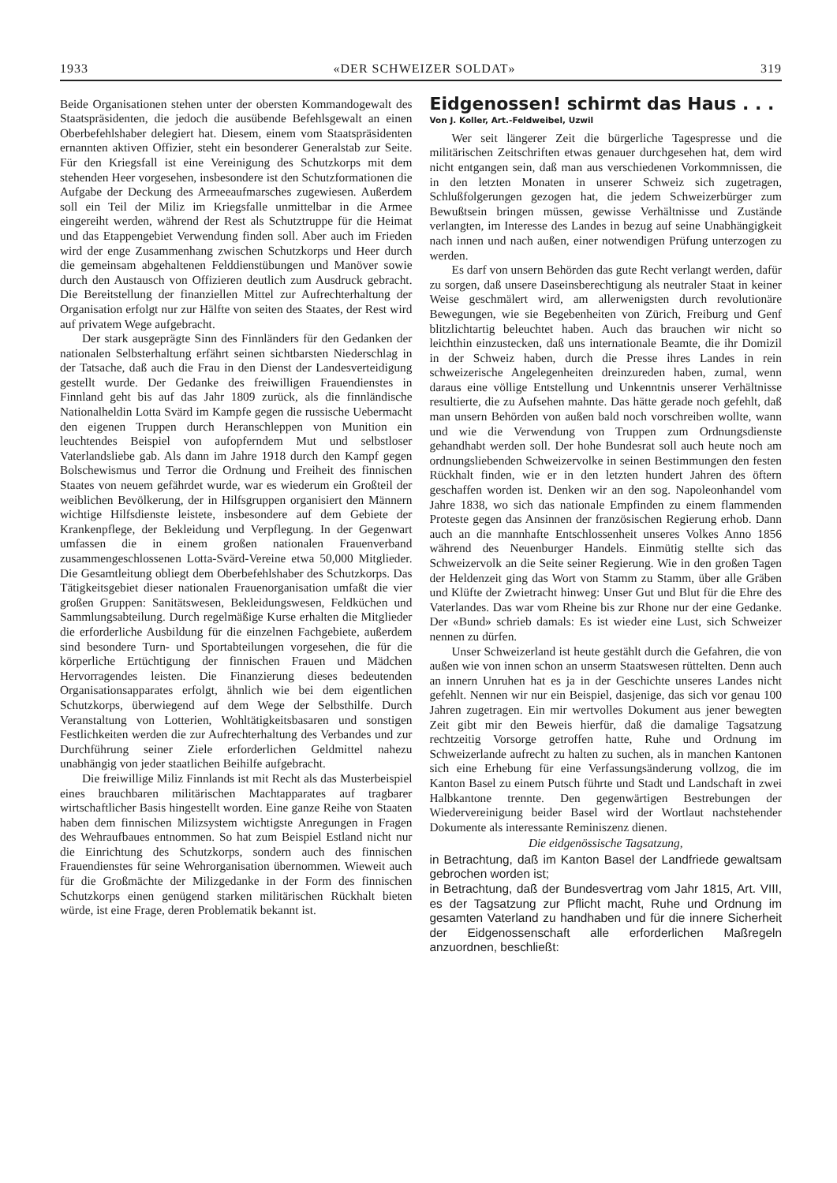1933 «DER SCHWEIZER SOLDAT» 319
Beide Organisationen stehen unter der obersten Kommandogewalt des Staatspräsidenten, die jedoch die ausübende Befehlsgewalt an einen Oberbefehlshaber delegiert hat. Diesem, einem vom Staatspräsidenten ernannten aktiven Offizier, steht ein besonderer Generalstab zur Seite. Für den Kriegsfall ist eine Vereinigung des Schutzkorps mit dem stehenden Heer vorgesehen, insbesondere ist den Schutzformationen die Aufgabe der Deckung des Armeeaufmarsches zugewiesen. Außerdem soll ein Teil der Miliz im Kriegsfalle unmittelbar in die Armee eingereiht werden, während der Rest als Schutztruppe für die Heimat und das Etappengebiet Verwendung finden soll. Aber auch im Frieden wird der enge Zusammenhang zwischen Schutzkorps und Heer durch die gemeinsam abgehaltenen Felddienstübungen und Manöver sowie durch den Austausch von Offizieren deutlich zum Ausdruck gebracht. Die Bereitstellung der finanziellen Mittel zur Aufrechterhaltung der Organisation erfolgt nur zur Hälfte von seiten des Staates, der Rest wird auf privatem Wege aufgebracht.
Der stark ausgeprägte Sinn des Finnländers für den Gedanken der nationalen Selbsterhaltung erfährt seinen sichtbarsten Niederschlag in der Tatsache, daß auch die Frau in den Dienst der Landesverteidigung gestellt wurde. Der Gedanke des freiwilligen Frauendienstes in Finnland geht bis auf das Jahr 1809 zurück, als die finnländische Nationalheldin Lotta Svärd im Kampfe gegen die russische Uebermacht den eigenen Truppen durch Heranschleppen von Munition ein leuchtendes Beispiel von aufopferndem Mut und selbstloser Vaterlandsliebe gab. Als dann im Jahre 1918 durch den Kampf gegen Bolschewismus und Terror die Ordnung und Freiheit des finnischen Staates von neuem gefährdet wurde, war es wiederum ein Großteil der weiblichen Bevölkerung, der in Hilfsgruppen organisiert den Männern wichtige Hilfsdienste leistete, insbesondere auf dem Gebiete der Krankenpflege, der Bekleidung und Verpflegung. In der Gegenwart umfassen die in einem großen nationalen Frauenverband zusammengeschlossenen Lotta-Svärd-Vereine etwa 50,000 Mitglieder. Die Gesamtleitung obliegt dem Oberbefehlshaber des Schutzkorps. Das Tätigkeitsgebiet dieser nationalen Frauenorganisation umfaßt die vier großen Gruppen: Sanitätswesen, Bekleidungswesen, Feldküchen und Sammlungsabteilung. Durch regelmäßige Kurse erhalten die Mitglieder die erforderliche Ausbildung für die einzelnen Fachgebiete, außerdem sind besondere Turn- und Sportabteilungen vorgesehen, die für die körperliche Ertüchtigung der finnischen Frauen und Mädchen Hervorragendes leisten. Die Finanzierung dieses bedeutenden Organisationsapparates erfolgt, ähnlich wie bei dem eigentlichen Schutzkorps, überwiegend auf dem Wege der Selbsthilfe. Durch Veranstaltung von Lotterien, Wohltätigkeitsbasaren und sonstigen Festlichkeiten werden die zur Aufrechterhaltung des Verbandes und zur Durchführung seiner Ziele erforderlichen Geldmittel nahezu unabhängig von jeder staatlichen Beihilfe aufgebracht.
Die freiwillige Miliz Finnlands ist mit Recht als das Musterbeispiel eines brauchbaren militärischen Machtapparates auf tragbarer wirtschaftlicher Basis hingestellt worden. Eine ganze Reihe von Staaten haben dem finnischen Milizsystem wichtigste Anregungen in Fragen des Wehraufbaues entnommen. So hat zum Beispiel Estland nicht nur die Einrichtung des Schutzkorps, sondern auch des finnischen Frauendienstes für seine Wehrorganisation übernommen. Wieweit auch für die Großmächte der Milizgedanke in der Form des finnischen Schutzkorps einen genügend starken militärischen Rückhalt bieten würde, ist eine Frage, deren Problematik bekannt ist.
Eidgenossen! schirmt das Haus . . .
Von J. Koller, Art.-Feldweibel, Uzwil
Wer seit längerer Zeit die bürgerliche Tagespresse und die militärischen Zeitschriften etwas genauer durchgesehen hat, dem wird nicht entgangen sein, daß man aus verschiedenen Vorkommnissen, die in den letzten Monaten in unserer Schweiz sich zugetragen, Schlußfolgerungen gezogen hat, die jedem Schweizerbürger zum Bewußtsein bringen müssen, gewisse Verhältnisse und Zustände verlangten, im Interesse des Landes in bezug auf seine Unabhängigkeit nach innen und nach außen, einer notwendigen Prüfung unterzogen zu werden.
Es darf von unsern Behörden das gute Recht verlangt werden, dafür zu sorgen, daß unsere Daseinsberechtigung als neutraler Staat in keiner Weise geschmälert wird, am allerwenigsten durch revolutionäre Bewegungen, wie sie Begebenheiten von Zürich, Freiburg und Genf blitzlichtartig beleuchtet haben. Auch das brauchen wir nicht so leichthin einzustecken, daß uns internationale Beamte, die ihr Domizil in der Schweiz haben, durch die Presse ihres Landes in rein schweizerische Angelegenheiten dreinzureden haben, zumal, wenn daraus eine völlige Entstellung und Unkenntnis unserer Verhältnisse resultierte, die zu Aufsehen mahnte. Das hätte gerade noch gefehlt, daß man unsern Behörden von außen bald noch vorschreiben wollte, wann und wie die Verwendung von Truppen zum Ordnungsdienste gehandhabt werden soll. Der hohe Bundesrat soll auch heute noch am ordnungsliebenden Schweizervolke in seinen Bestimmungen den festen Rückhalt finden, wie er in den letzten hundert Jahren des öftern geschaffen worden ist. Denken wir an den sog. Napoleonhandel vom Jahre 1838, wo sich das nationale Empfinden zu einem flammenden Proteste gegen das Ansinnen der französischen Regierung erhob. Dann auch an die mannhafte Entschlossenheit unseres Volkes Anno 1856 während des Neuenburger Handels. Einmütig stellte sich das Schweizervolk an die Seite seiner Regierung. Wie in den großen Tagen der Heldenzeit ging das Wort von Stamm zu Stamm, über alle Gräben und Klüfte der Zwietracht hinweg: Unser Gut und Blut für die Ehre des Vaterlandes. Das war vom Rheine bis zur Rhone nur der eine Gedanke. Der «Bund» schrieb damals: Es ist wieder eine Lust, sich Schweizer nennen zu dürfen.
Unser Schweizerland ist heute gestählt durch die Gefahren, die von außen wie von innen schon an unserm Staatswesen rüttelten. Denn auch an innern Unruhen hat es ja in der Geschichte unseres Landes nicht gefehlt. Nennen wir nur ein Beispiel, dasjenige, das sich vor genau 100 Jahren zugetragen. Ein mir wertvolles Dokument aus jener bewegten Zeit gibt mir den Beweis hierfür, daß die damalige Tagsatzung rechtzeitig Vorsorge getroffen hatte, Ruhe und Ordnung im Schweizerlande aufrecht zu halten zu suchen, als in manchen Kantonen sich eine Erhebung für eine Verfassungsänderung vollzog, die im Kanton Basel zu einem Putsch führte und Stadt und Landschaft in zwei Halbkantone trennte. Den gegenwärtigen Bestrebungen der Wiedervereinigung beider Basel wird der Wortlaut nachstehender Dokumente als interessante Reminiszenz dienen.
Die eidgenössische Tagsatzung,
in Betrachtung, daß im Kanton Basel der Landfriede gewaltsam gebrochen worden ist;
in Betrachtung, daß der Bundesvertrag vom Jahr 1815, Art. VIII, es der Tagsatzung zur Pflicht macht, Ruhe und Ordnung im gesamten Vaterland zu handhaben und für die innere Sicherheit der Eidgenossenschaft alle erforderlichen Maßregeln anzuordnen, beschließt: